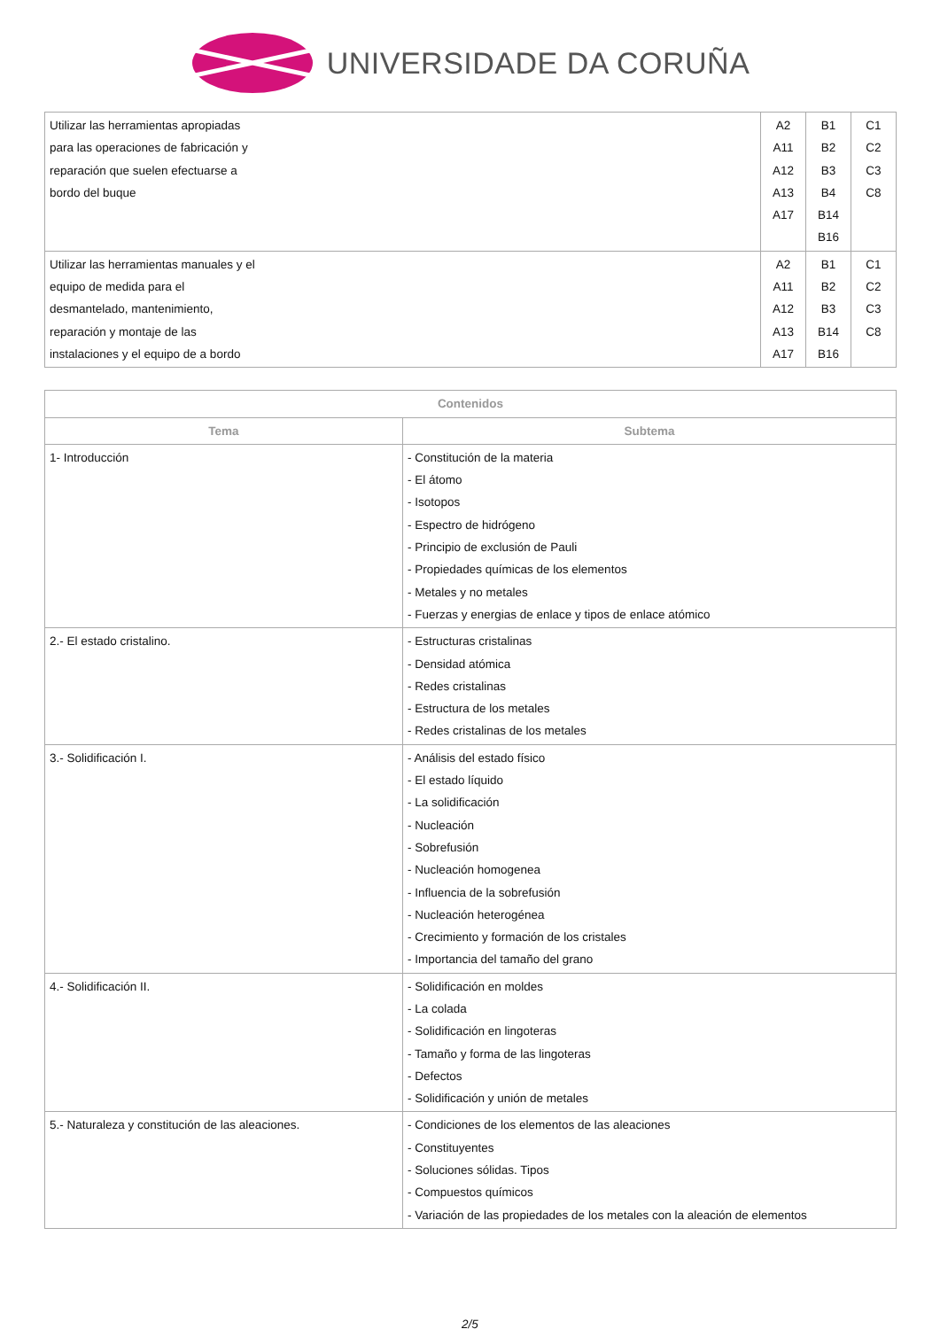UNIVERSIDADE DA CORUÑA
| Utilizar las herramientas apropiadas para las operaciones de fabricación y reparación que suelen efectuarse a bordo del buque | A2 A11 A12 A13 A17 | B1 B2 B3 B4 B14 B16 | C1 C2 C3 C8 |
| Utilizar las herramientas manuales y el equipo de medida para el desmantelado, mantenimiento, reparación y montaje de las instalaciones y el equipo de a bordo | A2 A11 A12 A13 A17 | B1 B2 B3 B14 B16 | C1 C2 C3 C8 |
| Contenidos | |
| --- | --- |
| Tema | Subtema |
| 1- Introducción | - Constitución de la materia - El átomo - Isotopos - Espectro de hidrógeno - Principio de exclusión de Pauli - Propiedades químicas de los elementos - Metales y no metales - Fuerzas y energias de enlace y tipos de enlace atómico |
| 2.- El estado cristalino. | - Estructuras cristalinas - Densidad atómica - Redes cristalinas - Estructura de los metales - Redes cristalinas de los metales |
| 3.- Solidificación I. | - Análisis del estado físico - El estado líquido - La solidificación - Nucleación - Sobrefusión - Nucleación homogenea - Influencia de la sobrefusión - Nucleación heterogénea - Crecimiento y formación de los cristales - Importancia del tamaño del grano |
| 4.- Solidificación II. | - Solidificación en moldes - La colada - Solidificación en lingoteras - Tamaño y forma de las lingoteras - Defectos - Solidificación y unión de metales |
| 5.- Naturaleza y constitución de las aleaciones. | - Condiciones de los elementos de las aleaciones - Constituyentes - Soluciones sólidas. Tipos - Compuestos químicos - Variación de las propiedades de los metales con la aleación de elementos |
2/5